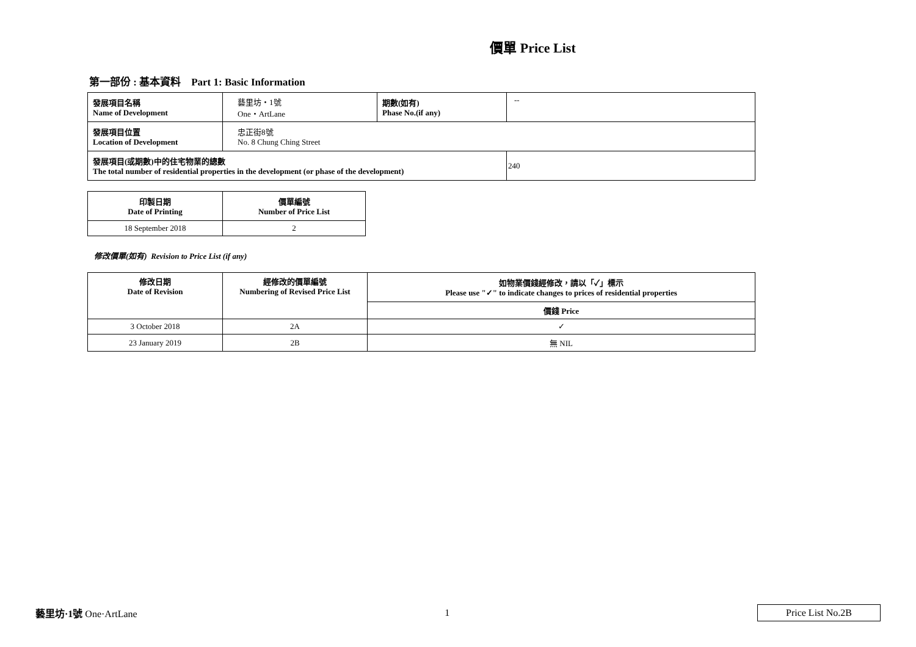價單 Price List
第一部份 : 基本資料 Part 1: Basic Information
| 發展項目名稱 Name of Development | 藝里坊・1號 One・ArtLane | 期數(如有) Phase No.(if any) | -- |
| 發展項目位置 Location of Development | 忠正街8號 No. 8 Chung Ching Street | | |
| 發展項目(或期數)中的住宅物業的總數 The total number of residential properties in the development (or phase of the development) | | | 240 |
| 印製日期 Date of Printing | 價單編號 Number of Price List |
| --- | --- |
| 18 September 2018 | 2 |
修改價單(如有) Revision to Price List (if any)
| 修改日期 Date of Revision | 經修改的價單編號 Numbering of Revised Price List | 如物業價錢經修改，請以「✓」標示 Please use "✓" to indicate changes to prices of residential properties |
| --- | --- | --- |
| | | 價錢 Price |
| 3 October 2018 | 2A | ✓ |
| 23 January 2019 | 2B | 無 NIL |
藝里坊·1號 One·ArtLane 1 Price List No.2B